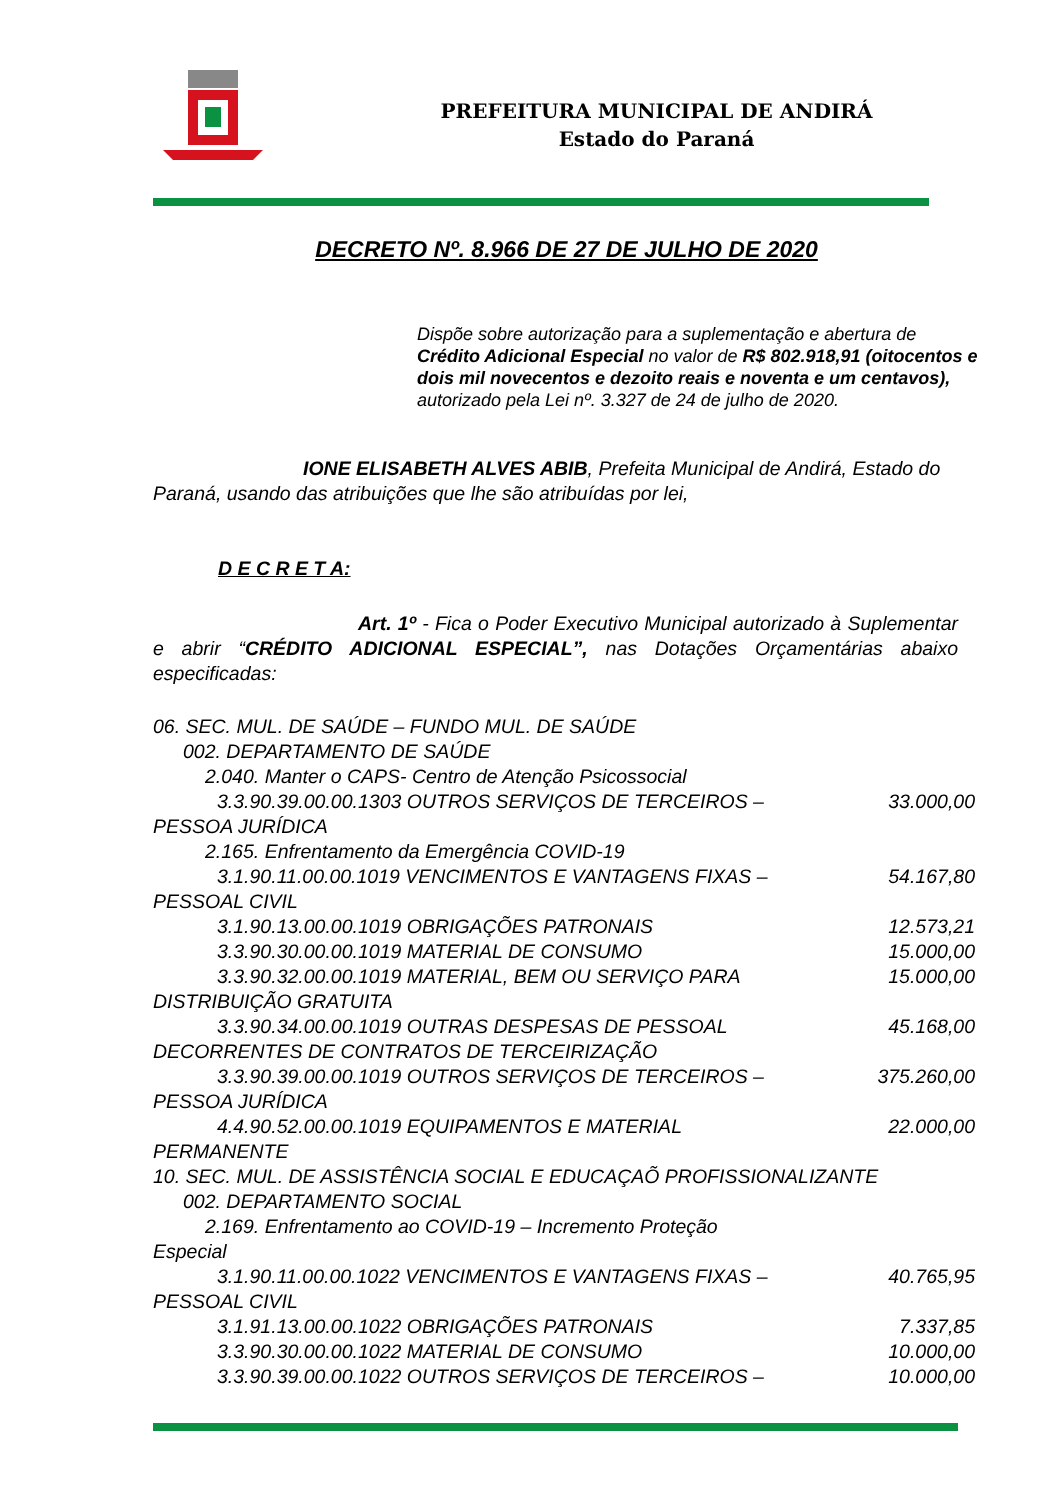PREFEITURA MUNICIPAL DE ANDIRÁ
Estado do Paraná
DECRETO Nº. 8.966 DE 27 DE JULHO DE 2020
Dispõe sobre autorização para a suplementação e abertura de Crédito Adicional Especial no valor de R$ 802.918,91 (oitocentos e dois mil novecentos e dezoito reais e noventa e um centavos), autorizado pela Lei nº. 3.327 de 24 de julho de 2020.
IONE ELISABETH ALVES ABIB, Prefeita Municipal de Andirá, Estado do Paraná, usando das atribuições que lhe são atribuídas por lei,
D E C R E T A:
Art. 1º - Fica o Poder Executivo Municipal autorizado à Suplementar e abrir “CRÉDITO ADICIONAL ESPECIAL”, nas Dotações Orçamentárias abaixo especificadas:
06. SEC. MUL. DE SAÚDE – FUNDO MUL. DE SAÚDE
002. DEPARTAMENTO DE SAÚDE
2.040. Manter o CAPS- Centro de Atenção Psicossocial
3.3.90.39.00.00.1303 OUTROS SERVIÇOS DE TERCEIROS – 33.000,00
PESSOA JURÍDICA
2.165. Enfrentamento da Emergência COVID-19
3.1.90.11.00.00.1019 VENCIMENTOS E VANTAGENS FIXAS – 54.167,80
PESSOAL CIVIL
3.1.90.13.00.00.1019 OBRIGAÇÕES PATRONAIS 12.573,21
3.3.90.30.00.00.1019 MATERIAL DE CONSUMO 15.000,00
3.3.90.32.00.00.1019 MATERIAL, BEM OU SERVIÇO PARA 15.000,00
DISTRIBUIÇÃO GRATUITA
3.3.90.34.00.00.1019 OUTRAS DESPESAS DE PESSOAL 45.168,00
DECORRENTES DE CONTRATOS DE TERCEIRIZAÇÃO
3.3.90.39.00.00.1019 OUTROS SERVIÇOS DE TERCEIROS – 375.260,00
PESSOA JURÍDICA
4.4.90.52.00.00.1019 EQUIPAMENTOS E MATERIAL 22.000,00
PERMANENTE
10. SEC. MUL. DE ASSISTÊNCIA SOCIAL E EDUCAÇAÕ PROFISSIONALIZANTE
002. DEPARTAMENTO SOCIAL
2.169. Enfrentamento ao COVID-19 – Incremento Proteção
Especial
3.1.90.11.00.00.1022 VENCIMENTOS E VANTAGENS FIXAS – 40.765,95
PESSOAL CIVIL
3.1.91.13.00.00.1022 OBRIGAÇÕES PATRONAIS 7.337,85
3.3.90.30.00.00.1022 MATERIAL DE CONSUMO 10.000,00
3.3.90.39.00.00.1022 OUTROS SERVIÇOS DE TERCEIROS – 10.000,00